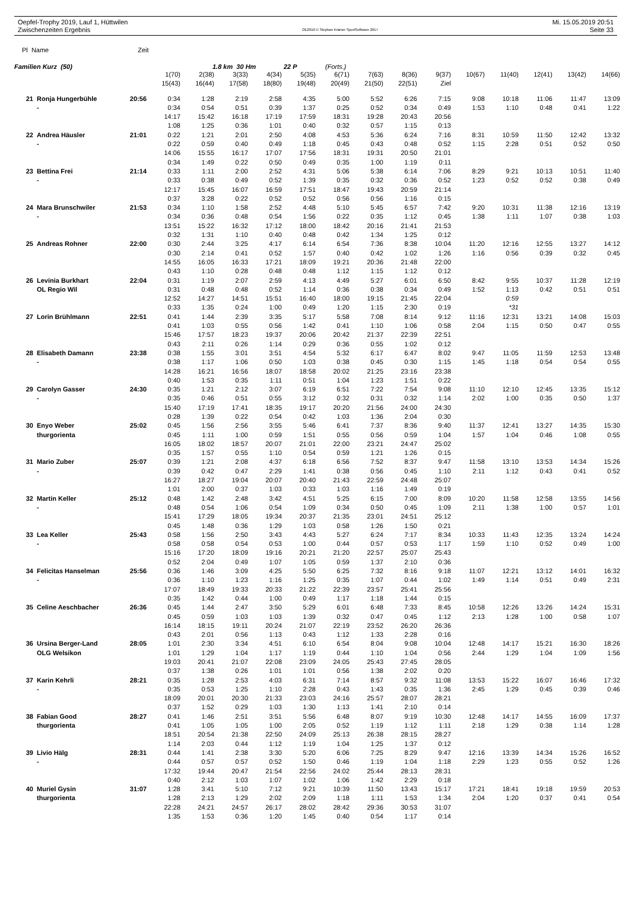Oepfel-Trophy 2019, Lauf 1, Hüttwilen Mi. 15.05.2019 20:51
Zwischenzeiten Ergebnis OE2010 © Stephan Krämer SportSoftware 2017 Seite 33
Pl Name Zeit
Familien Kurz (50) 1.8 km 30 Hm 22 P (Forts.)
| | | | 1(70) | 2(38) | 3(33) | 4(34) | 5(35) | 6(71) | 7(63) | 8(36) | 9(37) | 10(67) | 11(40) | 12(41) | 13(42) | 14(66) |
| | | | 15(43) | 16(44) | 17(58) | 18(80) | 19(48) | 20(49) | 21(50) | 22(51) | Ziel | | | | | |
| 21 | Ronja Hungerbühle | 20:56 | 0:34 | 1:28 | 2:19 | 2:58 | 4:35 | 5:00 | 5:52 | 6:26 | 7:15 | 9:08 | 10:18 | 11:06 | 11:47 | 13:09 |
| | - | | 0:34 | 0:54 | 0:51 | 0:39 | 1:37 | 0:25 | 0:52 | 0:34 | 0:49 | 1:53 | 1:10 | 0:48 | 0:41 | 1:22 |
| | | | 14:17 | 15:42 | 16:18 | 17:19 | 17:59 | 18:31 | 19:28 | 20:43 | 20:56 | | | | | |
| | | | 1:08 | 1:25 | 0:36 | 1:01 | 0:40 | 0:32 | 0:57 | 1:15 | 0:13 | | | | | |
| 22 | Andrea Häusler | 21:01 | 0:22 | 1:21 | 2:01 | 2:50 | 4:08 | 4:53 | 5:36 | 6:24 | 7:16 | 8:31 | 10:59 | 11:50 | 12:42 | 13:32 |
| | - | | 0:22 | 0:59 | 0:40 | 0:49 | 1:18 | 0:45 | 0:43 | 0:48 | 0:52 | 1:15 | 2:28 | 0:51 | 0:52 | 0:50 |
| | | | 14:06 | 15:55 | 16:17 | 17:07 | 17:56 | 18:31 | 19:31 | 20:50 | 21:01 | | | | | |
| | | | 0:34 | 1:49 | 0:22 | 0:50 | 0:49 | 0:35 | 1:00 | 1:19 | 0:11 | | | | | |
| 23 | Bettina Frei | 21:14 | 0:33 | 1:11 | 2:00 | 2:52 | 4:31 | 5:06 | 5:38 | 6:14 | 7:06 | 8:29 | 9:21 | 10:13 | 10:51 | 11:40 |
| | - | | 0:33 | 0:38 | 0:49 | 0:52 | 1:39 | 0:35 | 0:32 | 0:36 | 0:52 | 1:23 | 0:52 | 0:52 | 0:38 | 0:49 |
| | | | 12:17 | 15:45 | 16:07 | 16:59 | 17:51 | 18:47 | 19:43 | 20:59 | 21:14 | | | | | |
| | | | 0:37 | 3:28 | 0:22 | 0:52 | 0:52 | 0:56 | 0:56 | 1:16 | 0:15 | | | | | |
| 24 | Mara Brunschwiler | 21:53 | 0:34 | 1:10 | 1:58 | 2:52 | 4:48 | 5:10 | 5:45 | 6:57 | 7:42 | 9:20 | 10:31 | 11:38 | 12:16 | 13:19 |
| | - | | 0:34 | 0:36 | 0:48 | 0:54 | 1:56 | 0:22 | 0:35 | 1:12 | 0:45 | 1:38 | 1:11 | 1:07 | 0:38 | 1:03 |
| | | | 13:51 | 15:22 | 16:32 | 17:12 | 18:00 | 18:42 | 20:16 | 21:41 | 21:53 | | | | | |
| | | | 0:32 | 1:31 | 1:10 | 0:40 | 0:48 | 0:42 | 1:34 | 1:25 | 0:12 | | | | | |
| 25 | Andreas Rohner | 22:00 | 0:30 | 2:44 | 3:25 | 4:17 | 6:14 | 6:54 | 7:36 | 8:38 | 10:04 | 11:20 | 12:16 | 12:55 | 13:27 | 14:12 |
| | | | 0:30 | 2:14 | 0:41 | 0:52 | 1:57 | 0:40 | 0:42 | 1:02 | 1:26 | 1:16 | 0:56 | 0:39 | 0:32 | 0:45 |
| | | | 14:55 | 16:05 | 16:33 | 17:21 | 18:09 | 19:21 | 20:36 | 21:48 | 22:00 | | | | | |
| | | | 0:43 | 1:10 | 0:28 | 0:48 | 0:48 | 1:12 | 1:15 | 1:12 | 0:12 | | | | | |
| 26 | Levinia Burkhart | 22:04 | 0:31 | 1:19 | 2:07 | 2:59 | 4:13 | 4:49 | 5:27 | 6:01 | 6:50 | 8:42 | 9:55 | 10:37 | 11:28 | 12:19 |
| | OL Regio Wil | | 0:31 | 0:48 | 0:48 | 0:52 | 1:14 | 0:36 | 0:38 | 0:34 | 0:49 | 1:52 | 1:13 | 0:42 | 0:51 | 0:51 |
| | | | 12:52 | 14:27 | 14:51 | 15:51 | 16:40 | 18:00 | 19:15 | 21:45 | 22:04 | | 0:59 | | | |
| | | | 0:33 | 1:35 | 0:24 | 1:00 | 0:49 | 1:20 | 1:15 | 2:30 | 0:19 | | *31 | | | |
| 27 | Lorin Brühlmann | 22:51 | 0:41 | 1:44 | 2:39 | 3:35 | 5:17 | 5:58 | 7:08 | 8:14 | 9:12 | 11:16 | 12:31 | 13:21 | 14:08 | 15:03 |
| | | | 0:41 | 1:03 | 0:55 | 0:56 | 1:42 | 0:41 | 1:10 | 1:06 | 0:58 | 2:04 | 1:15 | 0:50 | 0:47 | 0:55 |
| | | | 15:46 | 17:57 | 18:23 | 19:37 | 20:06 | 20:42 | 21:37 | 22:39 | 22:51 | | | | | |
| | | | 0:43 | 2:11 | 0:26 | 1:14 | 0:29 | 0:36 | 0:55 | 1:02 | 0:12 | | | | | |
| 28 | Elisabeth Damann | 23:38 | 0:38 | 1:55 | 3:01 | 3:51 | 4:54 | 5:32 | 6:17 | 6:47 | 8:02 | 9:47 | 11:05 | 11:59 | 12:53 | 13:48 |
| | - | | 0:38 | 1:17 | 1:06 | 0:50 | 1:03 | 0:38 | 0:45 | 0:30 | 1:15 | 1:45 | 1:18 | 0:54 | 0:54 | 0:55 |
| | | | 14:28 | 16:21 | 16:56 | 18:07 | 18:58 | 20:02 | 21:25 | 23:16 | 23:38 | | | | | |
| | | | 0:40 | 1:53 | 0:35 | 1:11 | 0:51 | 1:04 | 1:23 | 1:51 | 0:22 | | | | | |
| 29 | Carolyn Gasser | 24:30 | 0:35 | 1:21 | 2:12 | 3:07 | 6:19 | 6:51 | 7:22 | 7:54 | 9:08 | 11:10 | 12:10 | 12:45 | 13:35 | 15:12 |
| | - | | 0:35 | 0:46 | 0:51 | 0:55 | 3:12 | 0:32 | 0:31 | 0:32 | 1:14 | 2:02 | 1:00 | 0:35 | 0:50 | 1:37 |
| | | | 15:40 | 17:19 | 17:41 | 18:35 | 19:17 | 20:20 | 21:56 | 24:00 | 24:30 | | | | | |
| | | | 0:28 | 1:39 | 0:22 | 0:54 | 0:42 | 1:03 | 1:36 | 2:04 | 0:30 | | | | | |
| 30 | Enyo Weber | 25:02 | 0:45 | 1:56 | 2:56 | 3:55 | 5:46 | 6:41 | 7:37 | 8:36 | 9:40 | 11:37 | 12:41 | 13:27 | 14:35 | 15:30 |
| | thurgorienta | | 0:45 | 1:11 | 1:00 | 0:59 | 1:51 | 0:55 | 0:56 | 0:59 | 1:04 | 1:57 | 1:04 | 0:46 | 1:08 | 0:55 |
| | | | 16:05 | 18:02 | 18:57 | 20:07 | 21:01 | 22:00 | 23:21 | 24:47 | 25:02 | | | | | |
| | | | 0:35 | 1:57 | 0:55 | 1:10 | 0:54 | 0:59 | 1:21 | 1:26 | 0:15 | | | | | |
| 31 | Mario Zuber | 25:07 | 0:39 | 1:21 | 2:08 | 4:37 | 6:18 | 6:56 | 7:52 | 8:37 | 9:47 | 11:58 | 13:10 | 13:53 | 14:34 | 15:26 |
| | - | | 0:39 | 0:42 | 0:47 | 2:29 | 1:41 | 0:38 | 0:56 | 0:45 | 1:10 | 2:11 | 1:12 | 0:43 | 0:41 | 0:52 |
| | | | 16:27 | 18:27 | 19:04 | 20:07 | 20:40 | 21:43 | 22:59 | 24:48 | 25:07 | | | | | |
| | | | 1:01 | 2:00 | 0:37 | 1:03 | 0:33 | 1:03 | 1:16 | 1:49 | 0:19 | | | | | |
| 32 | Martin Keller | 25:12 | 0:48 | 1:42 | 2:48 | 3:42 | 4:51 | 5:25 | 6:15 | 7:00 | 8:09 | 10:20 | 11:58 | 12:58 | 13:55 | 14:56 |
| | - | | 0:48 | 0:54 | 1:06 | 0:54 | 1:09 | 0:34 | 0:50 | 0:45 | 1:09 | 2:11 | 1:38 | 1:00 | 0:57 | 1:01 |
| | | | 15:41 | 17:29 | 18:05 | 19:34 | 20:37 | 21:35 | 23:01 | 24:51 | 25:12 | | | | | |
| | | | 0:45 | 1:48 | 0:36 | 1:29 | 1:03 | 0:58 | 1:26 | 1:50 | 0:21 | | | | | |
| 33 | Lea Keller | 25:43 | 0:58 | 1:56 | 2:50 | 3:43 | 4:43 | 5:27 | 6:24 | 7:17 | 8:34 | 10:33 | 11:43 | 12:35 | 13:24 | 14:24 |
| | - | | 0:58 | 0:58 | 0:54 | 0:53 | 1:00 | 0:44 | 0:57 | 0:53 | 1:17 | 1:59 | 1:10 | 0:52 | 0:49 | 1:00 |
| | | | 15:16 | 17:20 | 18:09 | 19:16 | 20:21 | 21:20 | 22:57 | 25:07 | 25:43 | | | | | |
| | | | 0:52 | 2:04 | 0:49 | 1:07 | 1:05 | 0:59 | 1:37 | 2:10 | 0:36 | | | | | |
| 34 | Felicitas Hanselman | 25:56 | 0:36 | 1:46 | 3:09 | 4:25 | 5:50 | 6:25 | 7:32 | 8:16 | 9:18 | 11:07 | 12:21 | 13:12 | 14:01 | 16:32 |
| | - | | 0:36 | 1:10 | 1:23 | 1:16 | 1:25 | 0:35 | 1:07 | 0:44 | 1:02 | 1:49 | 1:14 | 0:51 | 0:49 | 2:31 |
| | | | 17:07 | 18:49 | 19:33 | 20:33 | 21:22 | 22:39 | 23:57 | 25:41 | 25:56 | | | | | |
| | | | 0:35 | 1:42 | 0:44 | 1:00 | 0:49 | 1:17 | 1:18 | 1:44 | 0:15 | | | | | |
| 35 | Celine Aeschbacher | 26:36 | 0:45 | 1:44 | 2:47 | 3:50 | 5:29 | 6:01 | 6:48 | 7:33 | 8:45 | 10:58 | 12:26 | 13:26 | 14:24 | 15:31 |
| | | | 0:45 | 0:59 | 1:03 | 1:03 | 1:39 | 0:32 | 0:47 | 0:45 | 1:12 | 2:13 | 1:28 | 1:00 | 0:58 | 1:07 |
| | | | 16:14 | 18:15 | 19:11 | 20:24 | 21:07 | 22:19 | 23:52 | 26:20 | 26:36 | | | | | |
| | | | 0:43 | 2:01 | 0:56 | 1:13 | 0:43 | 1:12 | 1:33 | 2:28 | 0:16 | | | | | |
| 36 | Ursina Berger-Land | 28:05 | 1:01 | 2:30 | 3:34 | 4:51 | 6:10 | 6:54 | 8:04 | 9:08 | 10:04 | 12:48 | 14:17 | 15:21 | 16:30 | 18:26 |
| | OLG Welsikon | | 1:01 | 1:29 | 1:04 | 1:17 | 1:19 | 0:44 | 1:10 | 1:04 | 0:56 | 2:44 | 1:29 | 1:04 | 1:09 | 1:56 |
| | | | 19:03 | 20:41 | 21:07 | 22:08 | 23:09 | 24:05 | 25:43 | 27:45 | 28:05 | | | | | |
| | | | 0:37 | 1:38 | 0:26 | 1:01 | 1:01 | 0:56 | 1:38 | 2:02 | 0:20 | | | | | |
| 37 | Karin Kehrli | 28:21 | 0:35 | 1:28 | 2:53 | 4:03 | 6:31 | 7:14 | 8:57 | 9:32 | 11:08 | 13:53 | 15:22 | 16:07 | 16:46 | 17:32 |
| | - | | 0:35 | 0:53 | 1:25 | 1:10 | 2:28 | 0:43 | 1:43 | 0:35 | 1:36 | 2:45 | 1:29 | 0:45 | 0:39 | 0:46 |
| | | | 18:09 | 20:01 | 20:30 | 21:33 | 23:03 | 24:16 | 25:57 | 28:07 | 28:21 | | | | | |
| | | | 0:37 | 1:52 | 0:29 | 1:03 | 1:30 | 1:13 | 1:41 | 2:10 | 0:14 | | | | | |
| 38 | Fabian Good | 28:27 | 0:41 | 1:46 | 2:51 | 3:51 | 5:56 | 6:48 | 8:07 | 9:19 | 10:30 | 12:48 | 14:17 | 14:55 | 16:09 | 17:37 |
| | thurgorienta | | 0:41 | 1:05 | 1:05 | 1:00 | 2:05 | 0:52 | 1:19 | 1:12 | 1:11 | 2:18 | 1:29 | 0:38 | 1:14 | 1:28 |
| | | | 18:51 | 20:54 | 21:38 | 22:50 | 24:09 | 25:13 | 26:38 | 28:15 | 28:27 | | | | | |
| | | | 1:14 | 2:03 | 0:44 | 1:12 | 1:19 | 1:04 | 1:25 | 1:37 | 0:12 | | | | | |
| 39 | Livio Hälg | 28:31 | 0:44 | 1:41 | 2:38 | 3:30 | 5:20 | 6:06 | 7:25 | 8:29 | 9:47 | 12:16 | 13:39 | 14:34 | 15:26 | 16:52 |
| | - | | 0:44 | 0:57 | 0:57 | 0:52 | 1:50 | 0:46 | 1:19 | 1:04 | 1:18 | 2:29 | 1:23 | 0:55 | 0:52 | 1:26 |
| | | | 17:32 | 19:44 | 20:47 | 21:54 | 22:56 | 24:02 | 25:44 | 28:13 | 28:31 | | | | | |
| | | | 0:40 | 2:12 | 1:03 | 1:07 | 1:02 | 1:06 | 1:42 | 2:29 | 0:18 | | | | | |
| 40 | Muriel Gysin | 31:07 | 1:28 | 3:41 | 5:10 | 7:12 | 9:21 | 10:39 | 11:50 | 13:43 | 15:17 | 17:21 | 18:41 | 19:18 | 19:59 | 20:53 |
| | thurgorienta | | 1:28 | 2:13 | 1:29 | 2:02 | 2:09 | 1:18 | 1:11 | 1:53 | 1:34 | 2:04 | 1:20 | 0:37 | 0:41 | 0:54 |
| | | | 22:28 | 24:21 | 24:57 | 26:17 | 28:02 | 28:42 | 29:36 | 30:53 | 31:07 | | | | | |
| | | | 1:35 | 1:53 | 0:36 | 1:20 | 1:45 | 0:40 | 0:54 | 1:17 | 0:14 | | | | | |